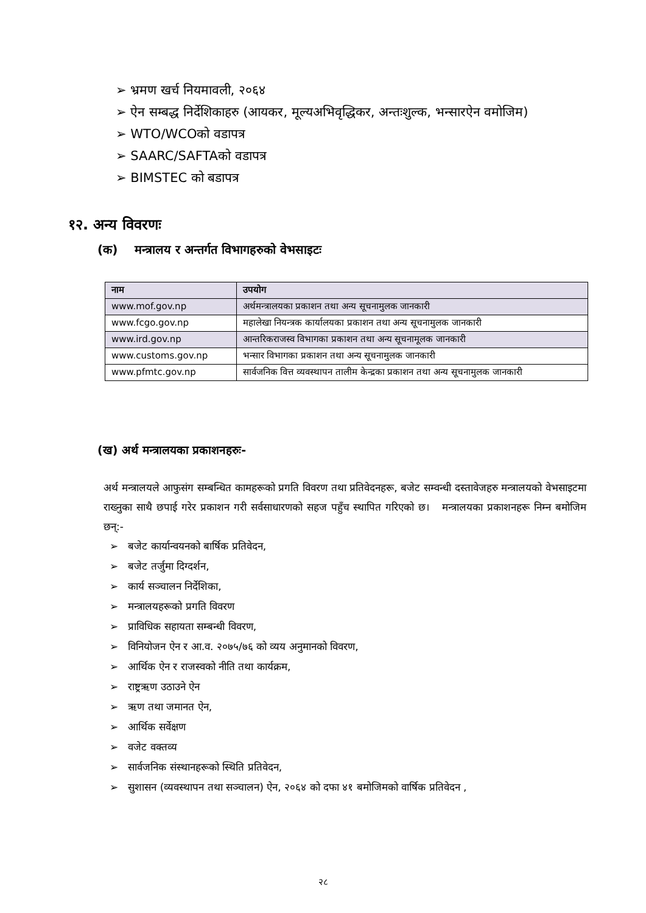➢ भ्रमण खर्च नियमावली, २०६४
➢ ऐन सम्बद्ध निर्देशिकाहरु (आयकर, मूल्यअभिवृद्धिकर, अन्तःशुल्क, भन्सारऐन वमोजिम)
➢ WTO/WCOको वडापत्र
➢ SAARC/SAFTAको वडापत्र
➢ BIMSTEC को बडापत्र
१२. अन्य विवरणः
(क) मन्त्रालय र अन्तर्गत विभागहरुको वेभसाइटः
| नाम | उपयोग |
| --- | --- |
| www.mof.gov.np | अर्थमन्त्रालयका प्रकाशन तथा अन्य सूचनामुलक जानकारी |
| www.fcgo.gov.np | महालेखा नियन्त्रक कार्यालयका प्रकाशन तथा अन्य सूचनामुलक जानकारी |
| www.ird.gov.np | आन्तरिकराजस्व विभागका प्रकाशन तथा अन्य सूचनामूलक जानकारी |
| www.customs.gov.np | भन्सार विभागका प्रकाशन तथा अन्य सूचनामुलक जानकारी |
| www.pfmtc.gov.np | सार्वजनिक वित्त व्यवस्थापन तालीम केन्द्रका प्रकाशन तथा अन्य सूचनामुलक जानकारी |
(ख) अर्थ मन्त्रालयका प्रकाशनहरुः-
अर्थ मन्त्रालयले आफुसंग सम्बन्धित कामहरूको प्रगति विवरण तथा प्रतिवेदनहरू, बजेट सम्वन्धी दस्तावेजहरु मन्त्रालयको वेभसाइटमा राख्नुका साथै छपाई गरेर प्रकाशन गरी सर्वसाधारणको सहज पहुँच स्थापित गरिएको छ। मन्त्रालयका प्रकाशनहरू निम्न बमोजिम छन्:-
➢ बजेट कार्यान्वयनको बार्षिक प्रतिवेदन,
➢ बजेट तर्जुमा दिग्दर्शन,
➢ कार्य सञ्चालन निर्देशिका,
➢ मन्त्रालयहरूको प्रगति विवरण
➢ प्राविधिक सहायता सम्बन्धी विवरण,
➢ विनियोजन ऐन र आ.व. २०७५/७६ को व्यय अनुमानको विवरण,
➢ आर्थिक ऐन र राजस्वको नीति तथा कार्यक्रम,
➢ राष्ट्रऋण उठाउने ऐन
➢ ऋण तथा जमानत ऐन,
➢ आर्थिक सर्वेक्षण
➢ वजेट वक्तव्य
➢ सार्वजनिक संस्थानहरूको स्थिति प्रतिवेदन,
➢ सुशासन (व्यवस्थापन तथा सञ्चालन) ऐन, २०६४ को दफा ४१ बमोजिमको वार्षिक प्रतिवेदन ,
२८